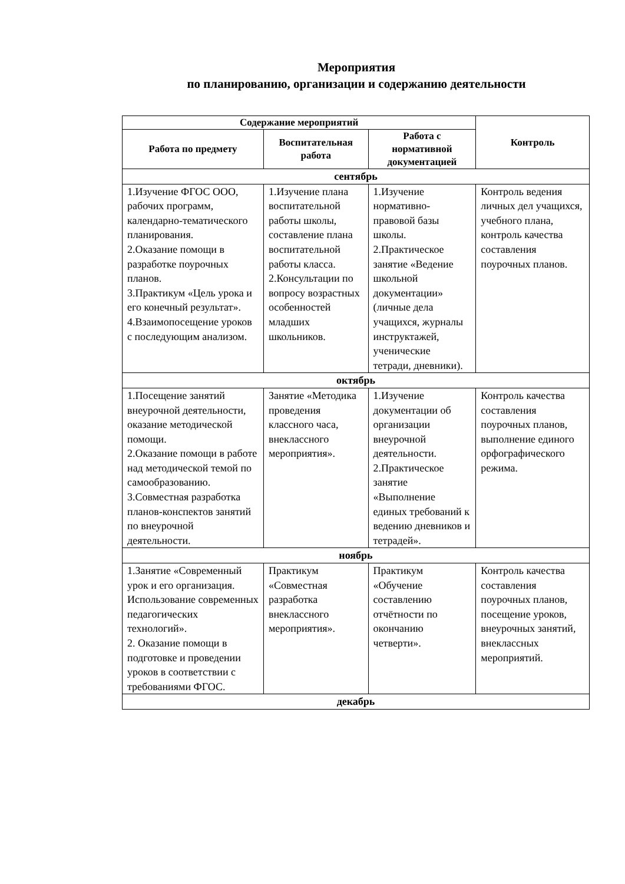Мероприятия
по планированию, организации и содержанию деятельности
| Содержание мероприятий | | | Контроль |
| --- | --- | --- | --- |
| Работа по предмету | Воспитательная работа | Работа с нормативной документацией | |
| сентябрь | | | |
| 1.Изучение ФГОС ООО, рабочих программ, календарно-тематического планирования. 2.Оказание помощи в разработке поурочных планов. 3.Практикум «Цель урока и его конечный результат». 4.Взаимопосещение уроков с последующим анализом. | 1.Изучение плана воспитательной работы школы, составление плана воспитательной работы класса. 2.Консультации по вопросу возрастных особенностей младших школьников. | 1.Изучение нормативно-правовой базы школы. 2.Практическое занятие «Ведение школьной документации» (личные дела учащихся, журналы инструктажей, ученические тетради, дневники). | Контроль ведения личных дел учащихся, учебного плана, контроль качества составления поурочных планов. |
| октябрь | | | |
| 1.Посещение занятий внеурочной деятельности, оказание методической помощи. 2.Оказание помощи в работе над методической темой по самообразованию. 3.Совместная разработка планов-конспектов занятий по внеурочной деятельности. | Занятие «Методика проведения классного часа, внеклассного мероприятия». | 1.Изучение документации об организации внеурочной деятельности. 2.Практическое занятие «Выполнение единых требований к ведению дневников и тетрадей». | Контроль качества составления поурочных планов, выполнение единого орфографического режима. |
| ноябрь | | | |
| 1.Занятие «Современный урок и его организация. Использование современных педагогических технологий». 2. Оказание помощи в подготовке и проведении уроков в соответствии с требованиями ФГОС. | Практикум «Совместная разработка внеклассного мероприятия». | Практикум «Обучение составлению отчётности по окончанию четверти». | Контроль качества составления поурочных планов, посещение уроков, внеурочных занятий, внеклассных мероприятий. |
| декабрь | | | |